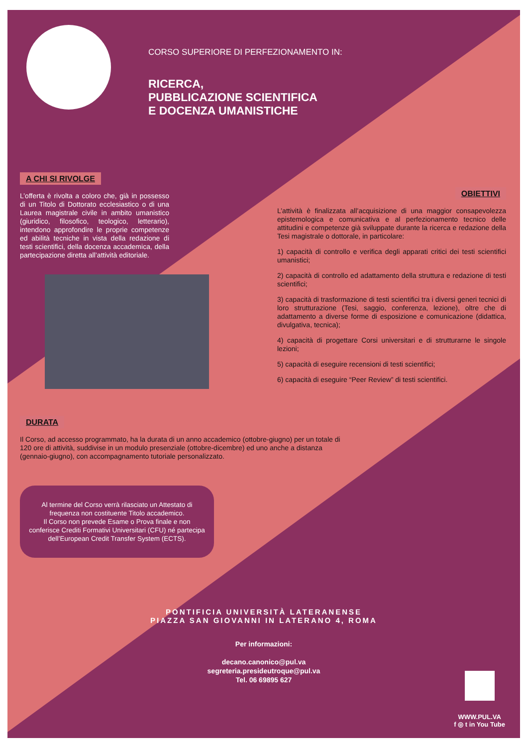CORSO SUPERIORE DI PERFEZIONAMENTO IN:
RICERCA,
PUBBLICAZIONE SCIENTIFICA
E DOCENZA UMANISTICHE
A CHI SI RIVOLGE
L’offerta è rivolta a coloro che, già in possesso di un Titolo di Dottorato ecclesiastico o di una Laurea magistrale civile in ambito umanistico (giuridico, filosofico, teologico, letterario), intendono approfondire le proprie competenze ed abilità tecniche in vista della redazione di testi scientifici, della docenza accademica, della partecipazione diretta all’attività editoriale.
OBIETTIVI
L’attività è finalizzata all’acquisizione di una maggior consapevolezza epistemologica e comunicativa e al perfezionamento tecnico delle attitudini e competenze già sviluppate durante la ricerca e redazione della Tesi magistrale o dottorale, in particolare:
1) capacità di controllo e verifica degli apparati critici dei testi scientifici umanistici;
2) capacità di controllo ed adattamento della struttura e redazione di testi scientifici;
3) capacità di trasformazione di testi scientifici tra i diversi generi tecnici di loro strutturazione (Tesi, saggio, conferenza, lezione), oltre che di adattamento a diverse forme di esposizione e comunicazione (didattica, divulgativa, tecnica);
4) capacità di progettare Corsi universitari e di strutturarne le singole lezioni;
5) capacità di eseguire recensioni di testi scientifici;
6) capacità di eseguire “Peer Review” di testi scientifici.
DURATA
Il Corso, ad accesso programmato, ha la durata di un anno accademico (ottobre-giugno) per un totale di 120 ore di attività, suddivise in un modulo presenziale (ottobre-dicembre) ed uno anche a distanza (gennaio-giugno), con accompagnamento tutoriale personalizzato.
Al termine del Corso verrà rilasciato un Attestato di frequenza non costituente Titolo accademico.
Il Corso non prevede Esame o Prova finale e non conferisce Crediti Formativi Universitari (CFU) né partecipa dell’European Credit Transfer System (ECTS).
PONTIFICIA UNIVERSITÀ LATERANENSE
PIAZZA SAN GIOVANNI IN LATERANO 4, ROMA
Per informazioni:
decano.canonico@pul.va
segreteria.presideutroque@pul.va
Tel. 06 69895 627
WWW.PUL.VA
f ◎ t in You Tube